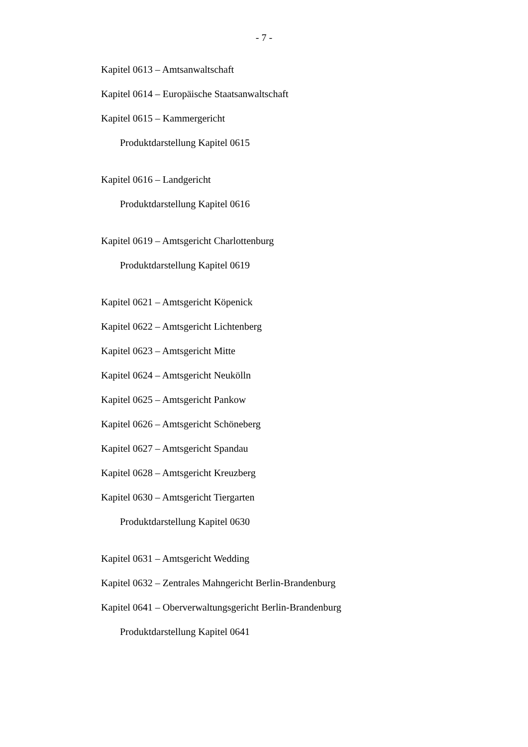- 7 -
Kapitel 0613 – Amtsanwaltschaft
Kapitel 0614 – Europäische Staatsanwaltschaft
Kapitel 0615 – Kammergericht
Produktdarstellung Kapitel 0615
Kapitel 0616 – Landgericht
Produktdarstellung Kapitel 0616
Kapitel 0619 – Amtsgericht Charlottenburg
Produktdarstellung Kapitel 0619
Kapitel 0621 – Amtsgericht Köpenick
Kapitel 0622 – Amtsgericht Lichtenberg
Kapitel 0623 – Amtsgericht Mitte
Kapitel 0624 – Amtsgericht Neukölln
Kapitel 0625 – Amtsgericht Pankow
Kapitel 0626 – Amtsgericht Schöneberg
Kapitel 0627 – Amtsgericht Spandau
Kapitel 0628 – Amtsgericht Kreuzberg
Kapitel 0630 – Amtsgericht Tiergarten
Produktdarstellung Kapitel 0630
Kapitel 0631 – Amtsgericht Wedding
Kapitel 0632 – Zentrales Mahngericht Berlin-Brandenburg
Kapitel 0641 – Oberverwaltungsgericht Berlin-Brandenburg
Produktdarstellung Kapitel 0641